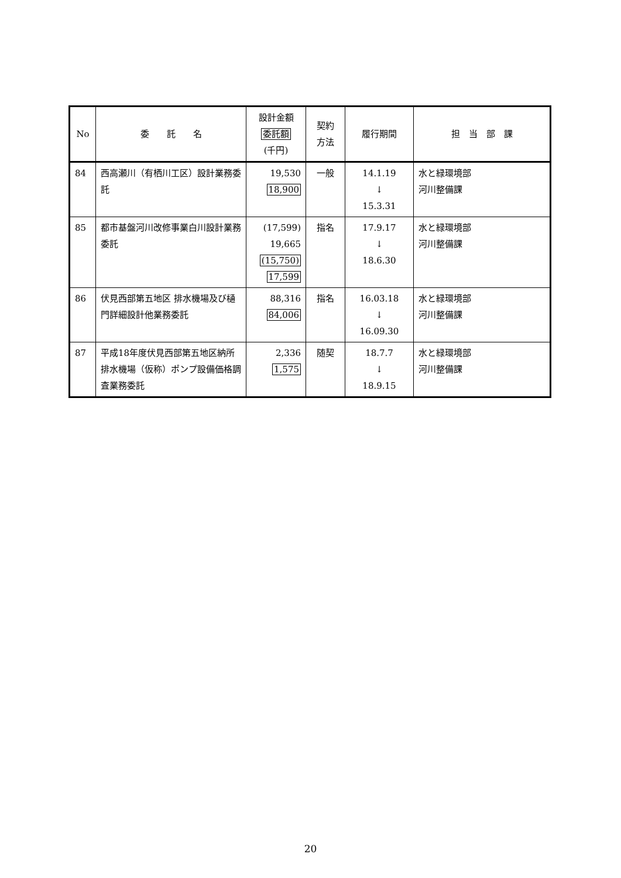| No | 委 託 名 | 設計金額 委託額 (千円) | 契約 方法 | 履行期間 | 担 当 部 課 |
| --- | --- | --- | --- | --- | --- |
| 84 | 西高瀬川（有栖川工区）設計業務委託 | 19,530 18,900 | 一般 | 14.1.19 ↓ 15.3.31 | 水と緑環境部 河川整備課 |
| 85 | 都市基盤河川改修事業白川設計業務委託 | (17,599) 19,665 (15,750) 17,599 | 指名 | 17.9.17 ↓ 18.6.30 | 水と緑環境部 河川整備課 |
| 86 | 伏見西部第五地区 排水機場及び樋門詳細設計他業務委託 | 88,316 84,006 | 指名 | 16.03.18 ↓ 16.09.30 | 水と緑環境部 河川整備課 |
| 87 | 平成18年度伏見西部第五地区納所排水機場（仮称）ポンプ設備価格調査業務委託 | 2,336 1,575 | 随契 | 18.7.7 ↓ 18.9.15 | 水と緑環境部 河川整備課 |
20